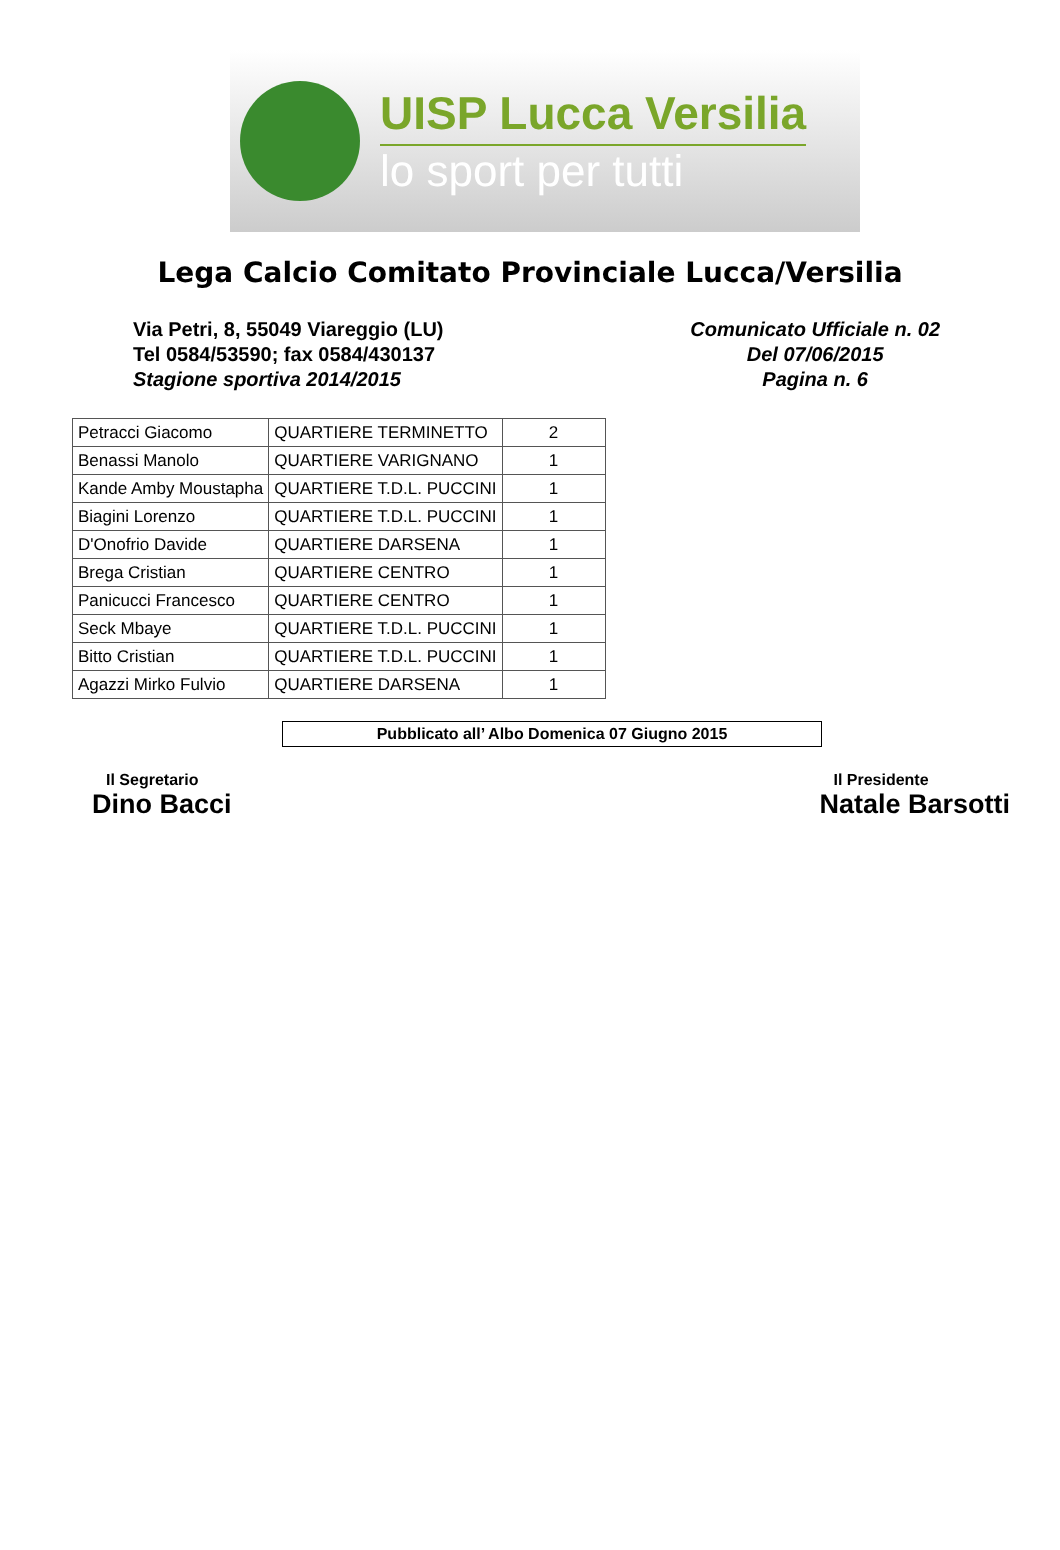UISP Lucca Versilia
lo sport per tutti
Lega Calcio Comitato Provinciale Lucca/Versilia
Via Petri, 8, 55049 Viareggio (LU)
Tel 0584/53590; fax 0584/430137
Stagione sportiva 2014/2015
Comunicato Ufficiale n. 02
Del 07/06/2015
Pagina n. 6
| Petracci Giacomo | QUARTIERE TERMINETTO | 2 |
| Benassi Manolo | QUARTIERE VARIGNANO | 1 |
| Kande Amby Moustapha | QUARTIERE T.D.L. PUCCINI | 1 |
| Biagini Lorenzo | QUARTIERE T.D.L. PUCCINI | 1 |
| D'Onofrio Davide | QUARTIERE DARSENA | 1 |
| Brega Cristian | QUARTIERE CENTRO | 1 |
| Panicucci Francesco | QUARTIERE CENTRO | 1 |
| Seck Mbaye | QUARTIERE T.D.L. PUCCINI | 1 |
| Bitto Cristian | QUARTIERE T.D.L. PUCCINI | 1 |
| Agazzi Mirko Fulvio | QUARTIERE DARSENA | 1 |
Pubblicato all’ Albo Domenica 07 Giugno 2015
Il Segretario
Dino Bacci
Il Presidente
Natale Barsotti